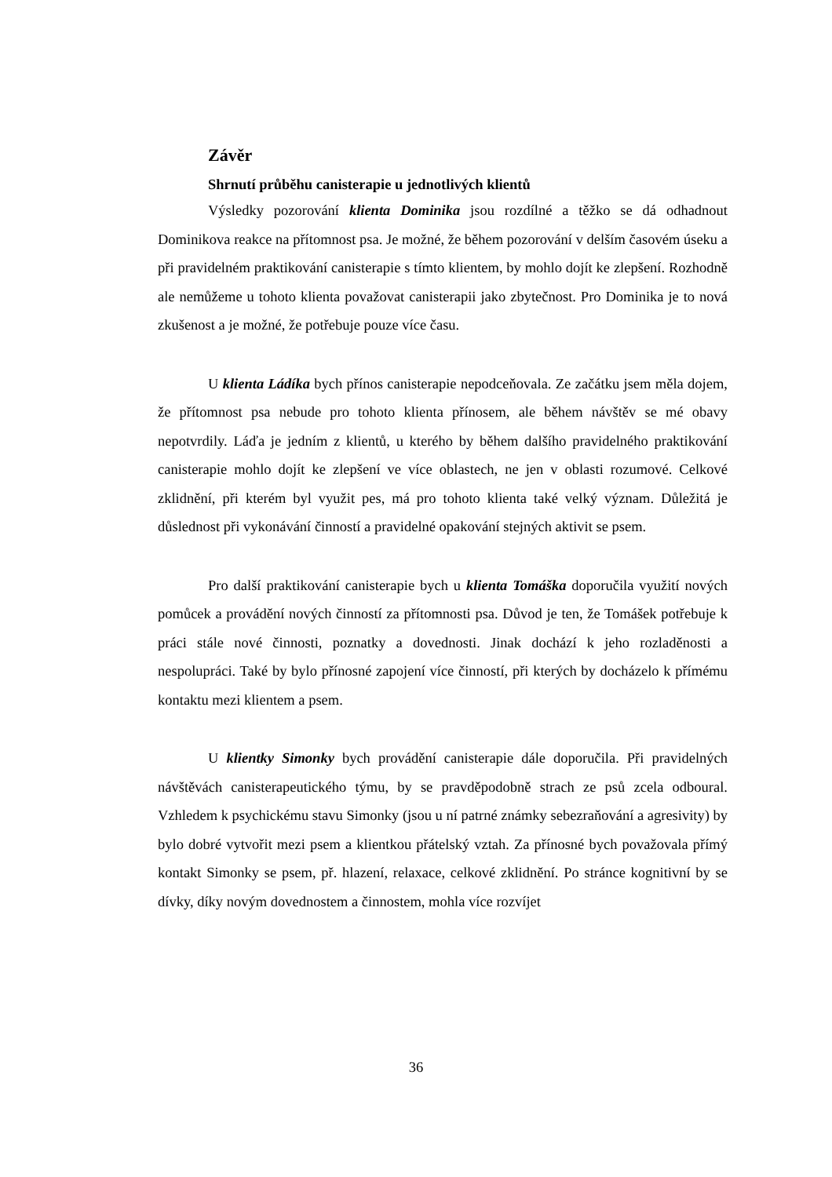Závěr
Shrnutí průběhu canisterapie u jednotlivých klientů
Výsledky pozorování klienta Dominika jsou rozdílné a těžko se dá odhadnout Dominikova reakce na přítomnost psa. Je možné, že během pozorování v delším časovém úseku a při pravidelném praktikování canisterapie s tímto klientem, by mohlo dojít ke zlepšení. Rozhodně ale nemůžeme u tohoto klienta považovat canisterapii jako zbytečnost. Pro Dominika je to nová zkušenost a je možné, že potřebuje pouze více času.
U klienta Ládíka bych přínos canisterapie nepodceňovala. Ze začátku jsem měla dojem, že přítomnost psa nebude pro tohoto klienta přínosem, ale během návštěv se mé obavy nepotvrdily. Láďa je jedním z klientů, u kterého by během dalšího pravidelného praktikování canisterapie mohlo dojít ke zlepšení ve více oblastech, ne jen v oblasti rozumové. Celkové zklidnění, při kterém byl využit pes, má pro tohoto klienta také velký význam. Důležitá je důslednost při vykonávání činností a pravidelné opakování stejných aktivit se psem.
Pro další praktikování canisterapie bych u klienta Tomáška doporučila využití nových pomůcek a provádění nových činností za přítomnosti psa. Důvod je ten, že Tomášek potřebuje k práci stále nové činnosti, poznatky a dovednosti. Jinak dochází k jeho rozladěnosti a nespolupráci. Také by bylo přínosné zapojení více činností, při kterých by docházelo k přímému kontaktu mezi klientem a psem.
U klientky Simonky bych provádění canisterapie dále doporučila. Při pravidelných návštěvách canisterapeutického týmu, by se pravděpodobně strach ze psů zcela odboural. Vzhledem k psychickému stavu Simonky (jsou u ní patrné známky sebezraňování a agresivity) by bylo dobré vytvořit mezi psem a klientkou přátelský vztah. Za přínosné bych považovala přímý kontakt Simonky se psem, př. hlazení, relaxace, celkové zklidnění. Po stránce kognitivní by se dívky, díky novým dovednostem a činnostem, mohla více rozvíjet
36